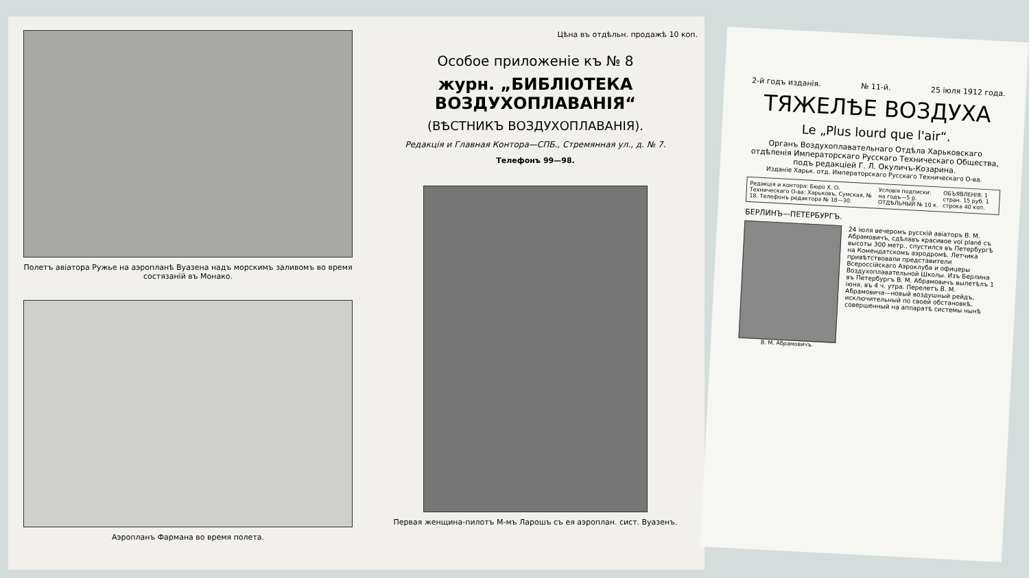Полетъ авіатора Ружье на аэропланѣ Вуазена надъ морскимъ заливомъ во время состязаній въ Монако.
Аэропланъ Фармана во время полета.
Цѣна въ отдѣльн. продажѣ 10 коп.
Особое приложеніе къ № 8
журн. „БИБЛІОТЕКА ВОЗДУХОПЛАВАНІЯ“
(ВѢСТНИКЪ ВОЗДУХОПЛАВАНІЯ).
Редакція и Главная Контора—СПБ., Стремянная ул., д. № 7.
Телефонъ 99—98.
Первая женщина-пилотъ М-мъ Ларошъ съ ея аэроплан. сист. Вуазенъ.
2-й годъ изданія. № 11-й. 25 іюля 1912 года.
ТЯЖЕЛѢЕ ВОЗДУХА
Le „Plus lourd que l'air“.
Органъ Воздухоплавательнаго Отдѣла Харьковскаго отдѣленія Императорскаго Русскаго Техническаго Общества, подъ редакціей Г. Л. Окуличъ-Козарина.
Изданіе Харьк. отд. Императорскаго Русскаго Техническаго О-ва.
Редакція и контора: Бюро Х. О. Техническаго О-ва: Харьковъ, Сумская, № 18. Телефонъ редактора № 18—30.
Условія подписки: на годъ—5 р. ОТДѢЛЬНЫЙ № 10 к.
ОБЪЯВЛЕНІЯ: 1 стран. 15 руб. 1 строка 40 коп.
БЕРЛИНЪ—ПЕТЕРБУРГЪ.
В. М. Абрамовичъ.
24 іюля вечеромъ русскій авіаторъ В. М. Абрамовичъ, сдѣлавъ красивое vol plané съ высоты 300 метр., спустился въ Петербургѣ на Комендатскомъ аэродромѣ. Летчика привѣтствовали представители Всероссійскаго Аэроклуба и офицеры Воздухоплавательной Школы. Изъ Берлина въ Петербургъ В. М. Абрамовичъ вылетѣлъ 1 іюня, въ 4 ч. утра. Перелетъ В. М. Абрамовича—новый воздушный рейдъ, исключительный по своей обстановкѣ, совершенный на аппаратѣ системы нынѣ